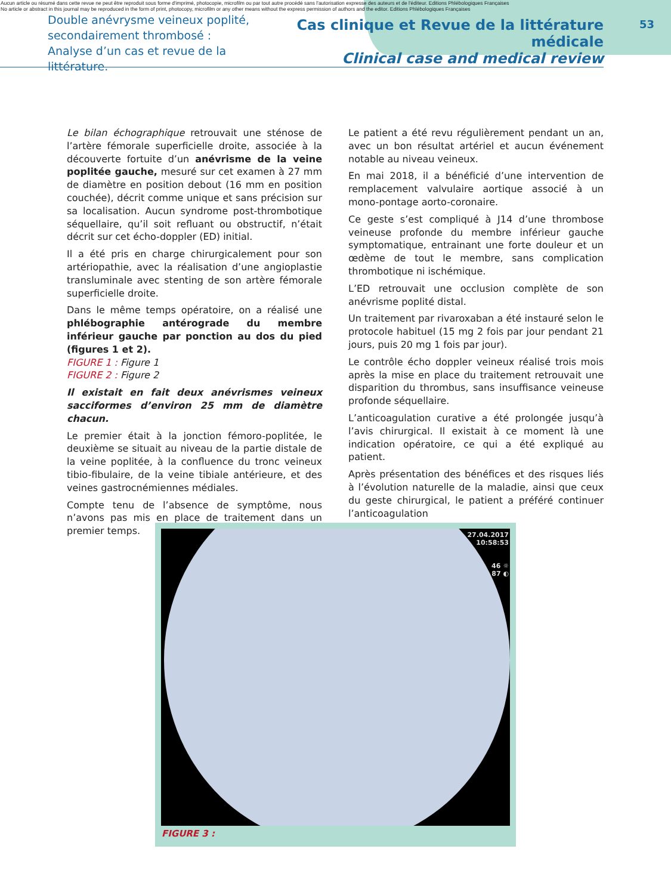Aucun article ou résumé dans cette revue ne peut être reproduit sous forme d'imprimé, photocopie, microfilm ou par tout autre procédé sans l'autorisation expresse des auteurs et de l'éditeur. Editions Phlébologiques Françaises
No article or abstract in this journal may be reproduced in the form of print, photocopy, microfilm or any other means without the express permission of authors and the editor. Editions Phlébologiques Françaises
Double anévrysme veineux poplité,
secondairement thrombosé :
Analyse d’un cas et revue de la littérature.
Cas clinique et Revue de la littérature médicale
Clinical case and medical review
53
Le bilan échographique retrouvait une sténose de l’artère fémorale superficielle droite, associée à la découverte fortuite d’un anévrisme de la veine poplitée gauche, mesuré sur cet examen à 27 mm de diamètre en position debout (16 mm en position couchée), décrit comme unique et sans précision sur sa localisation. Aucun syndrome post-thrombotique séquellaire, qu’il soit refluant ou obstructif, n’était décrit sur cet écho-doppler (ED) initial.
Il a été pris en charge chirurgicalement pour son artériopathie, avec la réalisation d’une angioplastie transluminale avec stenting de son artère fémorale superficielle droite.
Dans le même temps opératoire, on a réalisé une phlébographie antérograde du membre inférieur gauche par ponction au dos du pied (figures 1 et 2).
FIGURE 1 : Figure 1
FIGURE 2 : Figure 2
Il existait en fait deux anévrismes veineux sacciformes d’environ 25 mm de diamètre chacun.
Le premier était à la jonction fémoro-poplitée, le deuxième se situait au niveau de la partie distale de la veine poplitée, à la confluence du tronc veineux tibio-fibulaire, de la veine tibiale antérieure, et des veines gastrocnémiennes médiales.
Compte tenu de l’absence de symptôme, nous n’avons pas mis en place de traitement dans un premier temps.
Le patient a été revu régulièrement pendant un an, avec un bon résultat artériel et aucun événement notable au niveau veineux.
En mai 2018, il a bénéficié d’une intervention de remplacement valvulaire aortique associé à un mono-pontage aorto-coronaire.
Ce geste s’est compliqué à J14 d’une thrombose veineuse profonde du membre inférieur gauche symptomatique, entrainant une forte douleur et un œdème de tout le membre, sans complication thrombotique ni ischémique.
L’ED retrouvait une occlusion complète de son anévrisme poplité distal.
Un traitement par rivaroxaban a été instauré selon le protocole habituel (15 mg 2 fois par jour pendant 21 jours, puis 20 mg 1 fois par jour).
Le contrôle écho doppler veineux réalisé trois mois après la mise en place du traitement retrouvait une disparition du thrombus, sans insuffisance veineuse profonde séquellaire.
L’anticoagulation curative a été prolongée jusqu’à l’avis chirurgical. Il existait à ce moment là une indication opératoire, ce qui a été expliqué au patient.
Après présentation des bénéfices et des risques liés à l’évolution naturelle de la maladie, ainsi que ceux du geste chirurgical, le patient a préféré continuer l’anticoagulation
27.04.2017
10:58:53
46 ☼
87 ◐
FIGURE 3 :